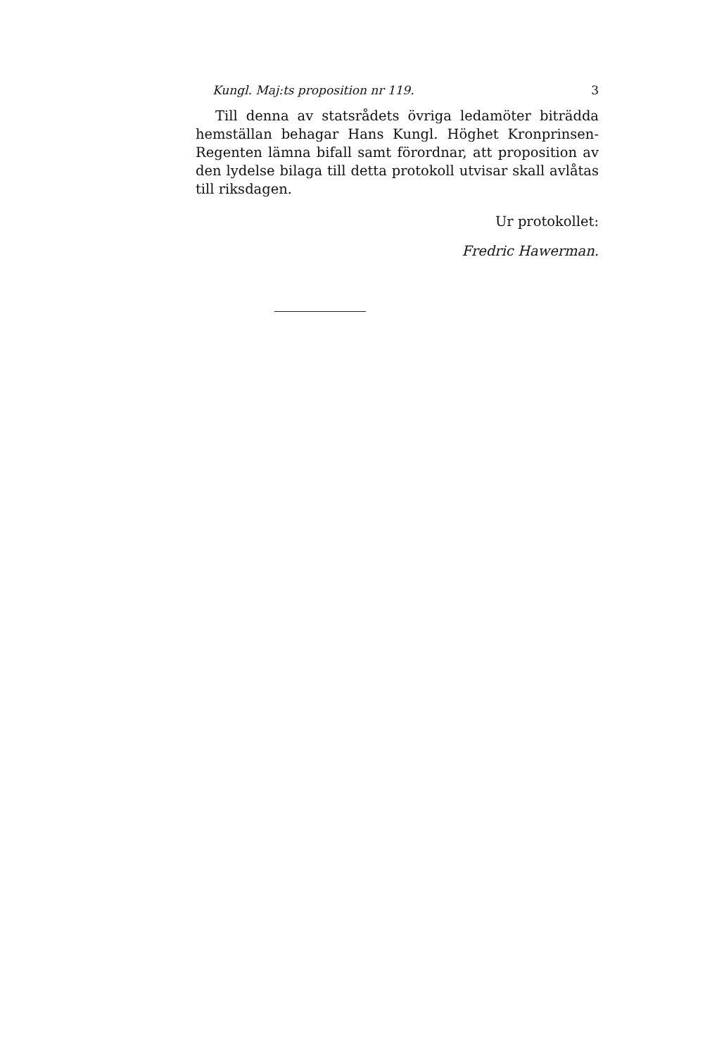Kungl. Maj:ts proposition nr 119. 3
Till denna av statsrådets övriga ledamöter biträdda hemställan behagar Hans Kungl. Höghet Kronprinsen-Regenten lämna bifall samt förordnar, att proposition av den lydelse bilaga till detta protokoll utvisar skall avlåtas till riksdagen.
Ur protokollet:
Fredric Hawerman.